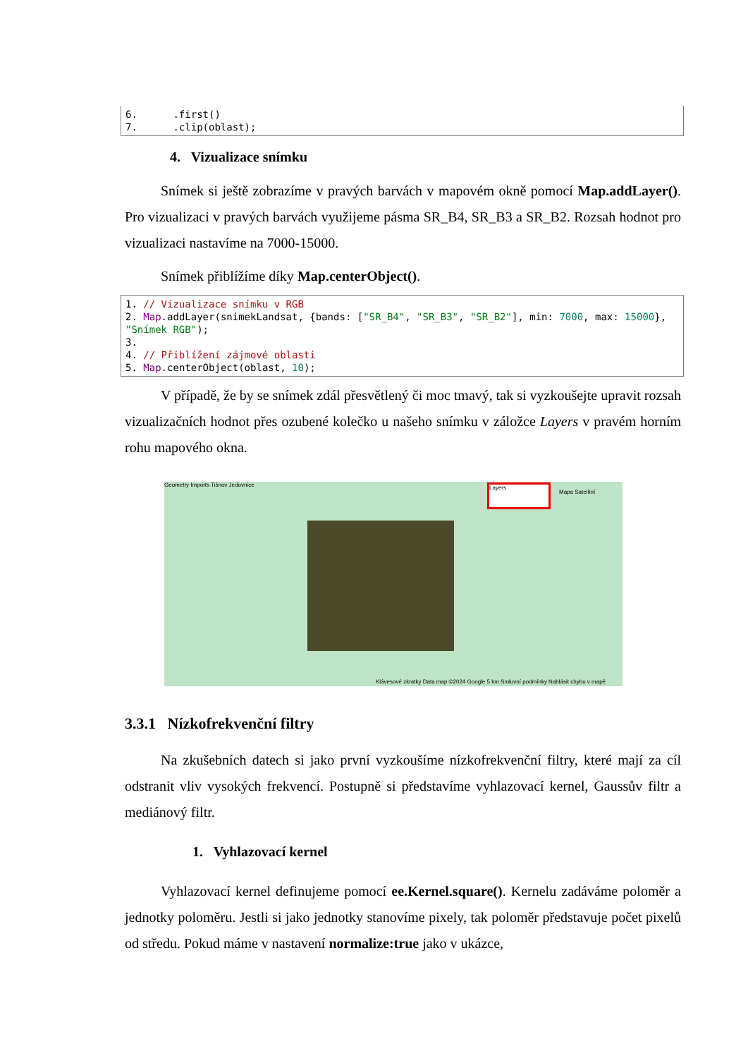6. .first() 7. .clip(oblast);
4. Vizualizace snímku
Snímek si ještě zobrazíme v pravých barvách v mapovém okně pomocí Map.addLayer(). Pro vizualizaci v pravých barvách využijeme pásma SR_B4, SR_B3 a SR_B2. Rozsah hodnot pro vizualizaci nastavíme na 7000-15000.
Snímek přiblížíme díky Map.centerObject().
1. // Vizualizace snímku v RGB 2. Map.addLayer(snimekLandsat, {bands: ["SR_B4", "SR_B3", "SR_B2"], min: 7000, max: 15000}, "Snímek RGB"); 3. 4. // Přiblížení zájmové oblasti 5. Map.centerObject(oblast, 10);
V případě, že by se snímek zdál přesvětlený či moc tmavý, tak si vyzkoušejte upravit rozsah vizualizačních hodnot přes ozubené kolečko u našeho snímku v záložce Layers v pravém horním rohu mapového okna.
Geometry Imports Tišnov Jedovnice
Layers
Mapa Satelitní
Klávesové zkratky Data map ©2024 Google 5 km Smluvní podmínky Nahlásit chybu v mapě
3.3.1 Nízkofrekvenční filtry
Na zkušebních datech si jako první vyzkoušíme nízkofrekvenční filtry, které mají za cíl odstranit vliv vysokých frekvencí. Postupně si představíme vyhlazovací kernel, Gaussův filtr a mediánový filtr.
1. Vyhlazovací kernel
Vyhlazovací kernel definujeme pomocí ee.Kernel.square(). Kernelu zadáváme poloměr a jednotky poloměru. Jestli si jako jednotky stanovíme pixely, tak poloměr představuje počet pixelů od středu. Pokud máme v nastavení normalize:true jako v ukázce,